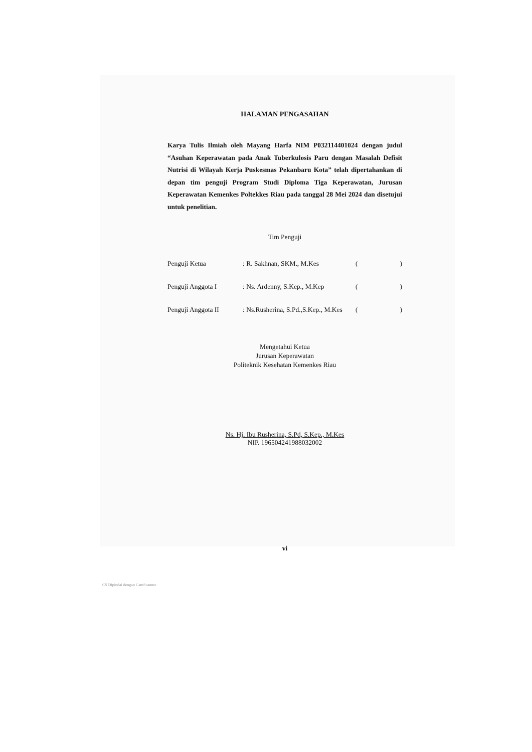HALAMAN PENGASAHAN
Karya Tulis Ilmiah oleh Mayang Harfa NIM P032114401024 dengan judul “Asuhan Keperawatan pada Anak Tuberkulosis Paru dengan Masalah Defisit Nutrisi di Wilayah Kerja Puskesmas Pekanbaru Kota” telah dipertahankan di depan tim penguji Program Studi Diploma Tiga Keperawatan, Jurusan Keperawatan Kemenkes Poltekkes Riau pada tanggal 28 Mei 2024 dan disetujui untuk penelitian.
Tim Penguji
Penguji Ketua: R. Sakhnan, SKM., M.Kes ()
Penguji Anggota I: Ns. Ardenny, S.Kep., M.Kep ()
Penguji Anggota II: Ns.Rusherina, S.Pd.,S.Kep., M.Kes ()
Mengetahui Ketua
Jurusan Keperawatan
Politeknik Kesehatan Kemenkes Riau
Ns. Hj. Ibu Rusherina, S.Pd, S.Kep., M.Kes
NIP. 196504241988032002
vi
CS Dipindai dengan CamScanner